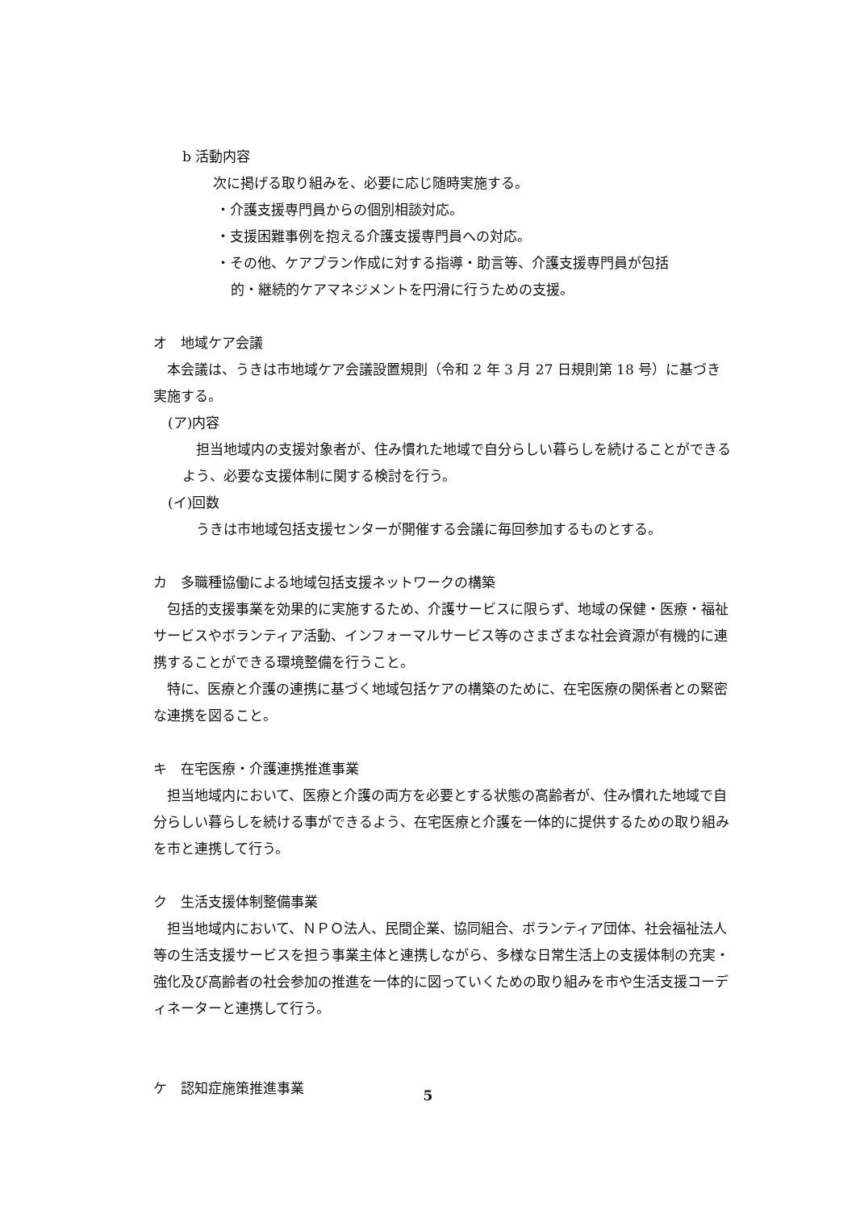b 活動内容
次に掲げる取り組みを、必要に応じ随時実施する。
・介護支援専門員からの個別相談対応。
・支援困難事例を抱える介護支援専門員への対応。
・その他、ケアプラン作成に対する指導・助言等、介護支援専門員が包括
的・継続的ケアマネジメントを円滑に行うための支援。
オ　地域ケア会議
　本会議は、うきは市地域ケア会議設置規則（令和 2 年 3 月 27 日規則第 18 号）に基づき実施する。
(ア)内容
　担当地域内の支援対象者が、住み慣れた地域で自分らしい暮らしを続けることができるよう、必要な支援体制に関する検討を行う。
(イ)回数
　うきは市地域包括支援センターが開催する会議に毎回参加するものとする。
カ　多職種協働による地域包括支援ネットワークの構築
　包括的支援事業を効果的に実施するため、介護サービスに限らず、地域の保健・医療・福祉サービスやボランティア活動、インフォーマルサービス等のさまざまな社会資源が有機的に連携することができる環境整備を行うこと。
　特に、医療と介護の連携に基づく地域包括ケアの構築のために、在宅医療の関係者との緊密な連携を図ること。
キ　在宅医療・介護連携推進事業
　担当地域内において、医療と介護の両方を必要とする状態の高齢者が、住み慣れた地域で自分らしい暮らしを続ける事ができるよう、在宅医療と介護を一体的に提供するための取り組みを市と連携して行う。
ク　生活支援体制整備事業
　担当地域内において、ＮＰＯ法人、民間企業、協同組合、ボランティア団体、社会福祉法人等の生活支援サービスを担う事業主体と連携しながら、多様な日常生活上の支援体制の充実・強化及び高齢者の社会参加の推進を一体的に図っていくための取り組みを市や生活支援コーディネーターと連携して行う。
ケ　認知症施策推進事業
5